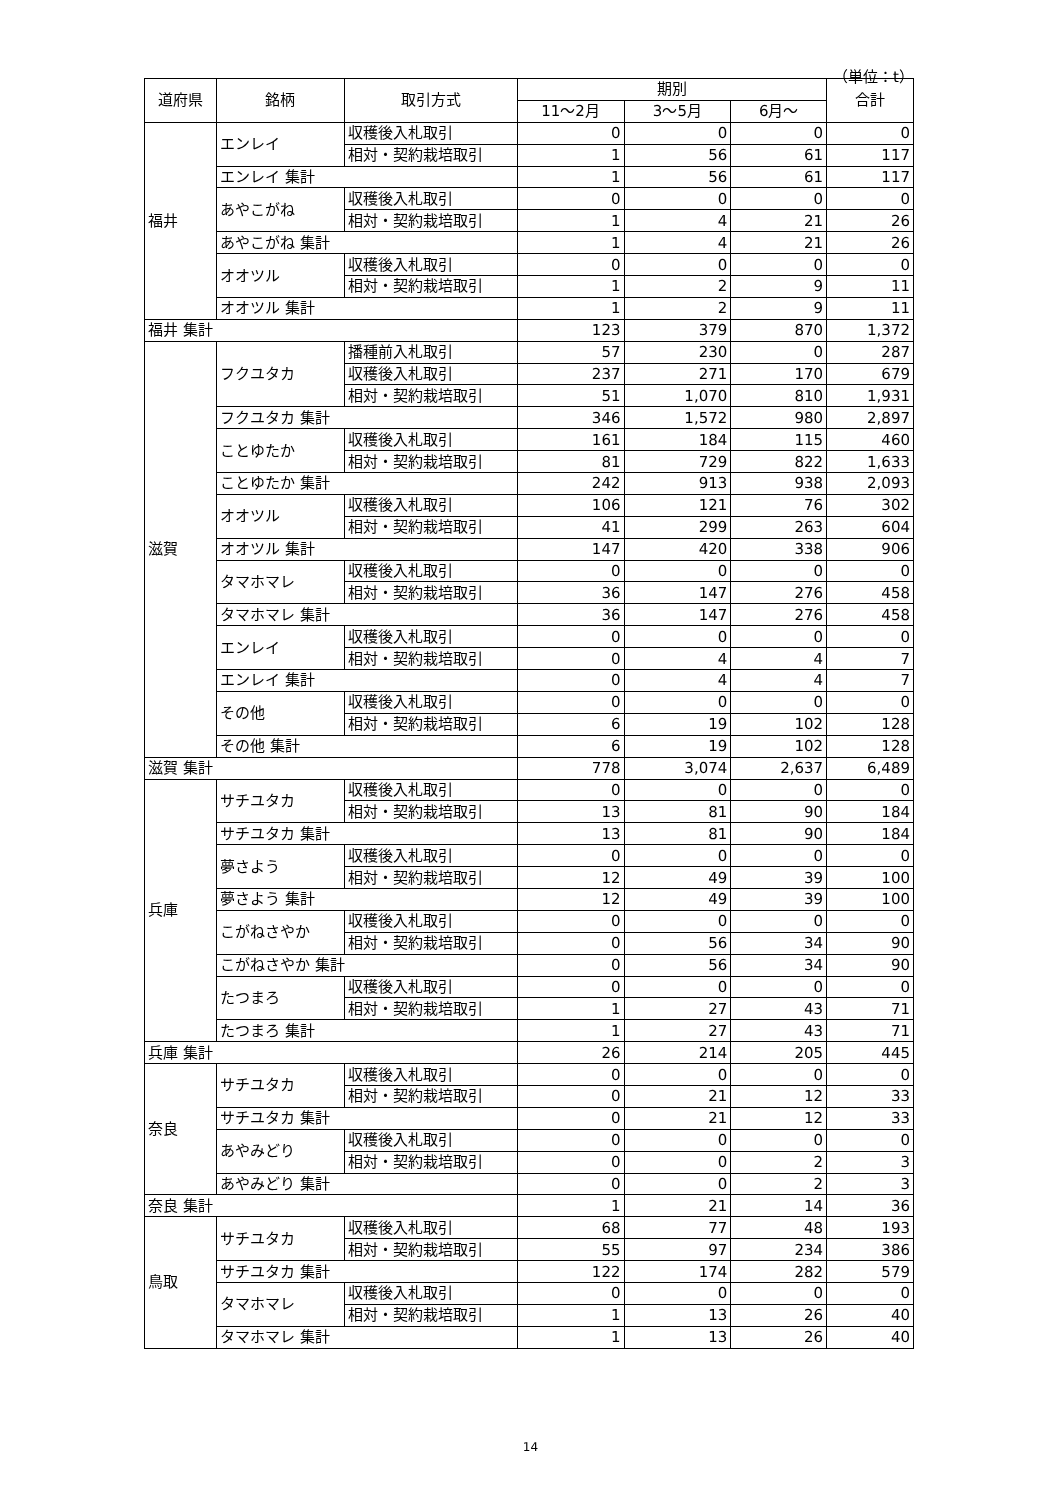（単位：t）
| 道府県 | 銘柄 | 取引方式 | 期別 | | | 合計 |
| --- | --- | --- | --- | --- | --- | --- |
| | | | 11～2月 | 3～5月 | 6月～ | |
| 福井 | エンレイ | 収穫後入札取引 | 0 | 0 | 0 | 0 |
| | | 相対・契約栽培取引 | 1 | 56 | 61 | 117 |
| | エンレイ 集計 | | 1 | 56 | 61 | 117 |
| | あやこがね | 収穫後入札取引 | 0 | 0 | 0 | 0 |
| | | 相対・契約栽培取引 | 1 | 4 | 21 | 26 |
| | あやこがね 集計 | | 1 | 4 | 21 | 26 |
| | オオツル | 収穫後入札取引 | 0 | 0 | 0 | 0 |
| | | 相対・契約栽培取引 | 1 | 2 | 9 | 11 |
| | オオツル 集計 | | 1 | 2 | 9 | 11 |
| 福井 集計 | | | 123 | 379 | 870 | 1,372 |
| 滋賀 | フクユタカ | 播種前入札取引 | 57 | 230 | 0 | 287 |
| | | 収穫後入札取引 | 237 | 271 | 170 | 679 |
| | | 相対・契約栽培取引 | 51 | 1,070 | 810 | 1,931 |
| | フクユタカ 集計 | | 346 | 1,572 | 980 | 2,897 |
| | ことゆたか | 収穫後入札取引 | 161 | 184 | 115 | 460 |
| | | 相対・契約栽培取引 | 81 | 729 | 822 | 1,633 |
| | ことゆたか 集計 | | 242 | 913 | 938 | 2,093 |
| | オオツル | 収穫後入札取引 | 106 | 121 | 76 | 302 |
| | | 相対・契約栽培取引 | 41 | 299 | 263 | 604 |
| | オオツル 集計 | | 147 | 420 | 338 | 906 |
| | タマホマレ | 収穫後入札取引 | 0 | 0 | 0 | 0 |
| | | 相対・契約栽培取引 | 36 | 147 | 276 | 458 |
| | タマホマレ 集計 | | 36 | 147 | 276 | 458 |
| | エンレイ | 収穫後入札取引 | 0 | 0 | 0 | 0 |
| | | 相対・契約栽培取引 | 0 | 4 | 4 | 7 |
| | エンレイ 集計 | | 0 | 4 | 4 | 7 |
| | その他 | 収穫後入札取引 | 0 | 0 | 0 | 0 |
| | | 相対・契約栽培取引 | 6 | 19 | 102 | 128 |
| | その他 集計 | | 6 | 19 | 102 | 128 |
| 滋賀 集計 | | | 778 | 3,074 | 2,637 | 6,489 |
| 兵庫 | サチユタカ | 収穫後入札取引 | 0 | 0 | 0 | 0 |
| | | 相対・契約栽培取引 | 13 | 81 | 90 | 184 |
| | サチユタカ 集計 | | 13 | 81 | 90 | 184 |
| | 夢さよう | 収穫後入札取引 | 0 | 0 | 0 | 0 |
| | | 相対・契約栽培取引 | 12 | 49 | 39 | 100 |
| | 夢さよう 集計 | | 12 | 49 | 39 | 100 |
| | こがねさやか | 収穫後入札取引 | 0 | 0 | 0 | 0 |
| | | 相対・契約栽培取引 | 0 | 56 | 34 | 90 |
| | こがねさやか 集計 | | 0 | 56 | 34 | 90 |
| | たつまろ | 収穫後入札取引 | 0 | 0 | 0 | 0 |
| | | 相対・契約栽培取引 | 1 | 27 | 43 | 71 |
| | たつまろ 集計 | | 1 | 27 | 43 | 71 |
| 兵庫 集計 | | | 26 | 214 | 205 | 445 |
| 奈良 | サチユタカ | 収穫後入札取引 | 0 | 0 | 0 | 0 |
| | | 相対・契約栽培取引 | 0 | 21 | 12 | 33 |
| | サチユタカ 集計 | | 0 | 21 | 12 | 33 |
| | あやみどり | 収穫後入札取引 | 0 | 0 | 0 | 0 |
| | | 相対・契約栽培取引 | 0 | 0 | 2 | 3 |
| | あやみどり 集計 | | 0 | 0 | 2 | 3 |
| 奈良 集計 | | | 1 | 21 | 14 | 36 |
| 鳥取 | サチユタカ | 収穫後入札取引 | 68 | 77 | 48 | 193 |
| | | 相対・契約栽培取引 | 55 | 97 | 234 | 386 |
| | サチユタカ 集計 | | 122 | 174 | 282 | 579 |
| | タマホマレ | 収穫後入札取引 | 0 | 0 | 0 | 0 |
| | | 相対・契約栽培取引 | 1 | 13 | 26 | 40 |
| | タマホマレ 集計 | | 1 | 13 | 26 | 40 |
14